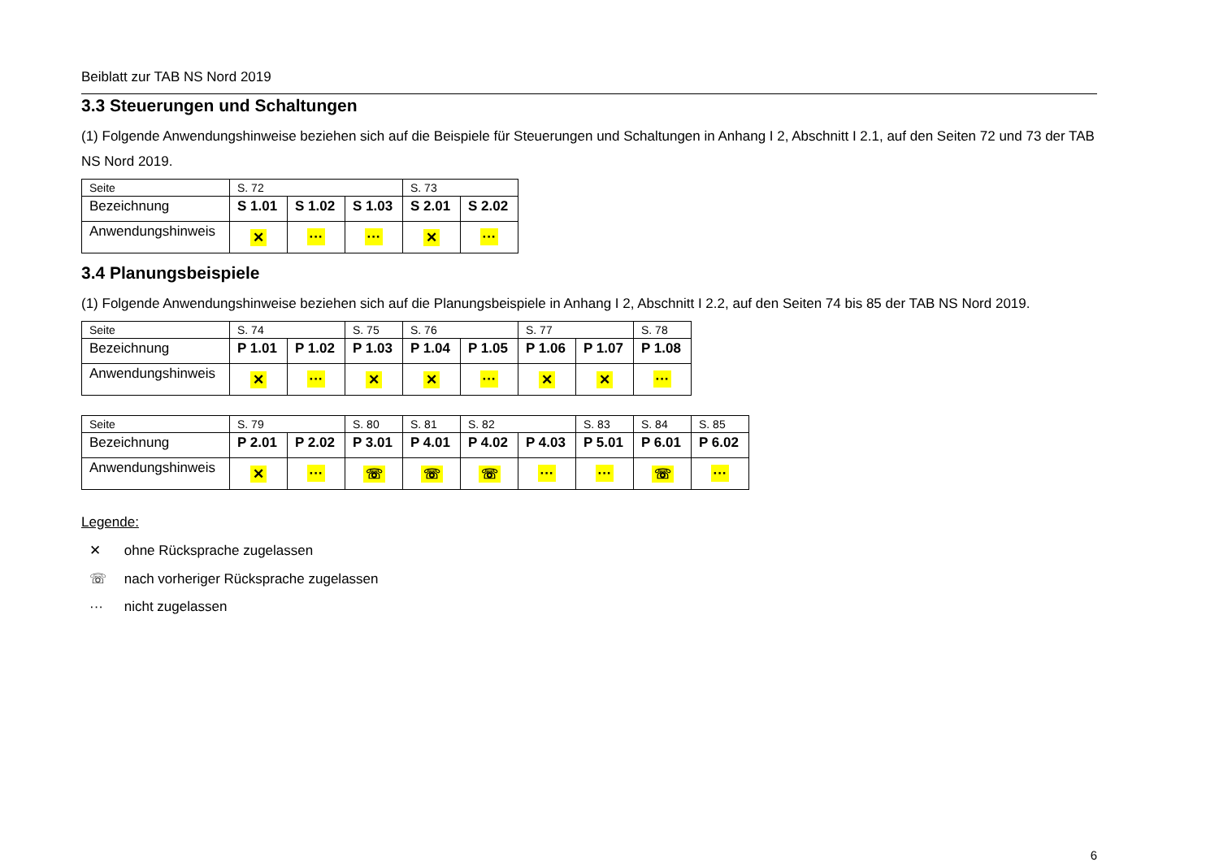Beiblatt zur TAB NS Nord 2019
3.3 Steuerungen und Schaltungen
(1) Folgende Anwendungshinweise beziehen sich auf die Beispiele für Steuerungen und Schaltungen in Anhang I 2, Abschnitt I 2.1, auf den Seiten 72 und 73 der TAB NS Nord 2019.
| Seite | S. 72 | | | S. 73 | |
| Bezeichnung | S 1.01 | S 1.02 | S 1.03 | S 2.01 | S 2.02 |
| Anwendungshinweis | ✕ | ··· | ··· | ✕ | ··· |
3.4 Planungsbeispiele
(1) Folgende Anwendungshinweise beziehen sich auf die Planungsbeispiele in Anhang I 2, Abschnitt I 2.2, auf den Seiten 74 bis 85 der TAB NS Nord 2019.
| Seite | S. 74 | | S. 75 | S. 76 | | S. 77 | | S. 78 |
| Bezeichnung | P 1.01 | P 1.02 | P 1.03 | P 1.04 | P 1.05 | P 1.06 | P 1.07 | P 1.08 |
| Anwendungshinweis | ✕ | ··· | ✕ | ✕ | ··· | ✕ | ✕ | ··· |
| Seite | S. 79 | | S. 80 | S. 81 | S. 82 | | S. 83 | S. 84 | S. 85 |
| Bezeichnung | P 2.01 | P 2.02 | P 3.01 | P 4.01 | P 4.02 | P 4.03 | P 5.01 | P 6.01 | P 6.02 |
| Anwendungshinweis | ✕ | ··· | ☏ | ☏ | ☏ | ··· | ··· | ☏ | ··· |
Legende:
✕ ohne Rücksprache zugelassen
☏ nach vorheriger Rücksprache zugelassen
··· nicht zugelassen
6